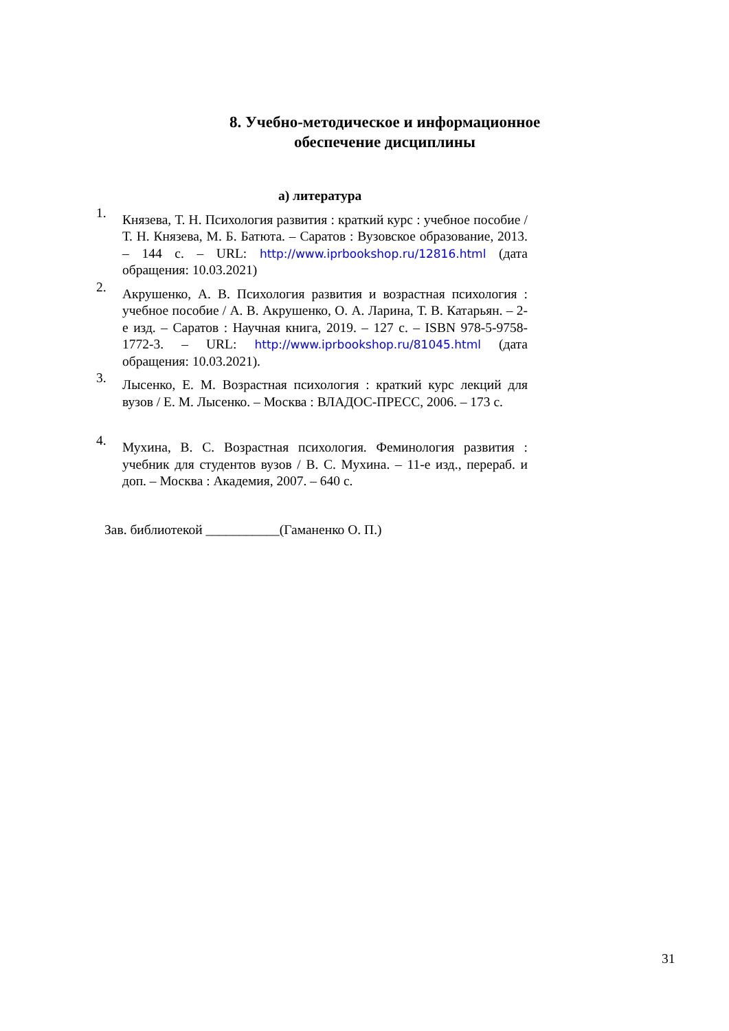8. Учебно-методическое и информационное обеспечение дисциплины
а) литература
1.
Князева, Т. Н. Психология развития : краткий курс : учебное пособие / Т. Н. Князева, М. Б. Батюта. – Саратов : Вузовское образование, 2013. – 144 с. – URL: http://www.iprbookshop.ru/12816.html (дата обращения: 10.03.2021)
2.
Акрушенко, А. В. Психология развития и возрастная психология : учебное пособие / А. В. Акрушенко, О. А. Ларина, Т. В. Катарьян. – 2-е изд. – Саратов : Научная книга, 2019. – 127 с. – ISBN 978-5-9758-1772-3. – URL: http://www.iprbookshop.ru/81045.html (дата обращения: 10.03.2021).
3.
Лысенко, Е. М. Возрастная психология : краткий курс лекций для вузов / Е. М. Лысенко. – Москва : ВЛАДОС-ПРЕСС, 2006. – 173 с.
4.
Мухина, В. С. Возрастная психология. Феминология развития : учебник для студентов вузов / В. С. Мухина. – 11-е изд., перераб. и доп. – Москва : Академия, 2007. – 640 с.
Зав. библиотекой ___________(Гаманенко О. П.)
31